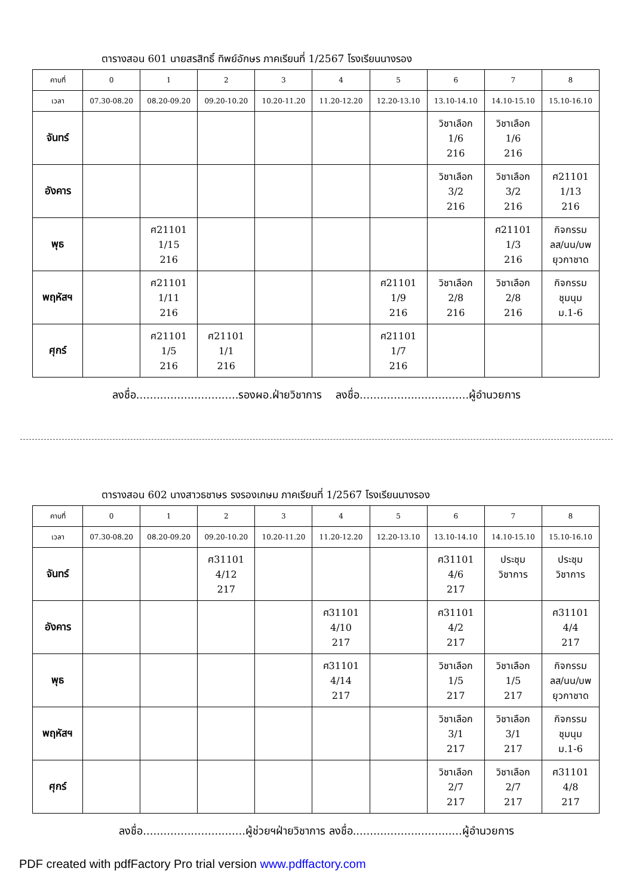ตารางสอน 601 นายสรสิทธิ์ ทิพย์อักษร ภาคเรียนที่ 1/2567 โรงเรียนนางรอง
| คาบที่ | 0 | 1 | 2 | 3 | 4 | 5 | 6 | 7 | 8 |
| เวลา | 07.30-08.20 | 08.20-09.20 | 09.20-10.20 | 10.20-11.20 | 11.20-12.20 | 12.20-13.10 | 13.10-14.10 | 14.10-15.10 | 15.10-16.10 |
| จันทร์ | | | | | | | วิชาเลือก 1/6 216 | วิชาเลือก 1/6 216 | |
| อังคาร | | | | | | | วิชาเลือก 3/2 216 | วิชาเลือก 3/2 216 | ศ21101 1/13 216 |
| พุธ | | ศ21101 1/15 216 | | | | | | ศ21101 1/3 216 | กิจกรรม ลส/นน/บพ ยุวกาชาด |
| พฤหัสฯ | | ศ21101 1/11 216 | | | | ศ21101 1/9 216 | วิชาเลือก 2/8 216 | วิชาเลือก 2/8 216 | กิจกรรม ชุมนุม ม.1-6 |
| ศุกร์ | | ศ21101 1/5 216 | ศ21101 1/1 216 | | | ศ21101 1/7 216 | | | |
ลงชื่อ..............................รองผอ.ฝ่ายวิชาการ ลงชื่อ................................ผู้อำนวยการ
ตารางสอน 602 นางสาวธชาษร รงรองเกษม ภาคเรียนที่ 1/2567 โรงเรียนนางรอง
| คาบที่ | 0 | 1 | 2 | 3 | 4 | 5 | 6 | 7 | 8 |
| เวลา | 07.30-08.20 | 08.20-09.20 | 09.20-10.20 | 10.20-11.20 | 11.20-12.20 | 12.20-13.10 | 13.10-14.10 | 14.10-15.10 | 15.10-16.10 |
| จันทร์ | | | ศ31101 4/12 217 | | | | ศ31101 4/6 217 | ประชุม วิชาการ | ประชุม วิชาการ |
| อังคาร | | | | | ศ31101 4/10 217 | | ศ31101 4/2 217 | | ศ31101 4/4 217 |
| พุธ | | | | | ศ31101 4/14 217 | | วิชาเลือก 1/5 217 | วิชาเลือก 1/5 217 | กิจกรรม ลส/นน/บพ ยุวกาชาด |
| พฤหัสฯ | | | | | | | วิชาเลือก 3/1 217 | วิชาเลือก 3/1 217 | กิจกรรม ชุมนุม ม.1-6 |
| ศุกร์ | | | | | | | วิชาเลือก 2/7 217 | วิชาเลือก 2/7 217 | ศ31101 4/8 217 |
ลงชื่อ..............................ผู้ช่วยฯฝ่ายวิชาการ ลงชื่อ................................ผู้อำนวยการ
PDF created with pdfFactory Pro trial version www.pdffactory.com